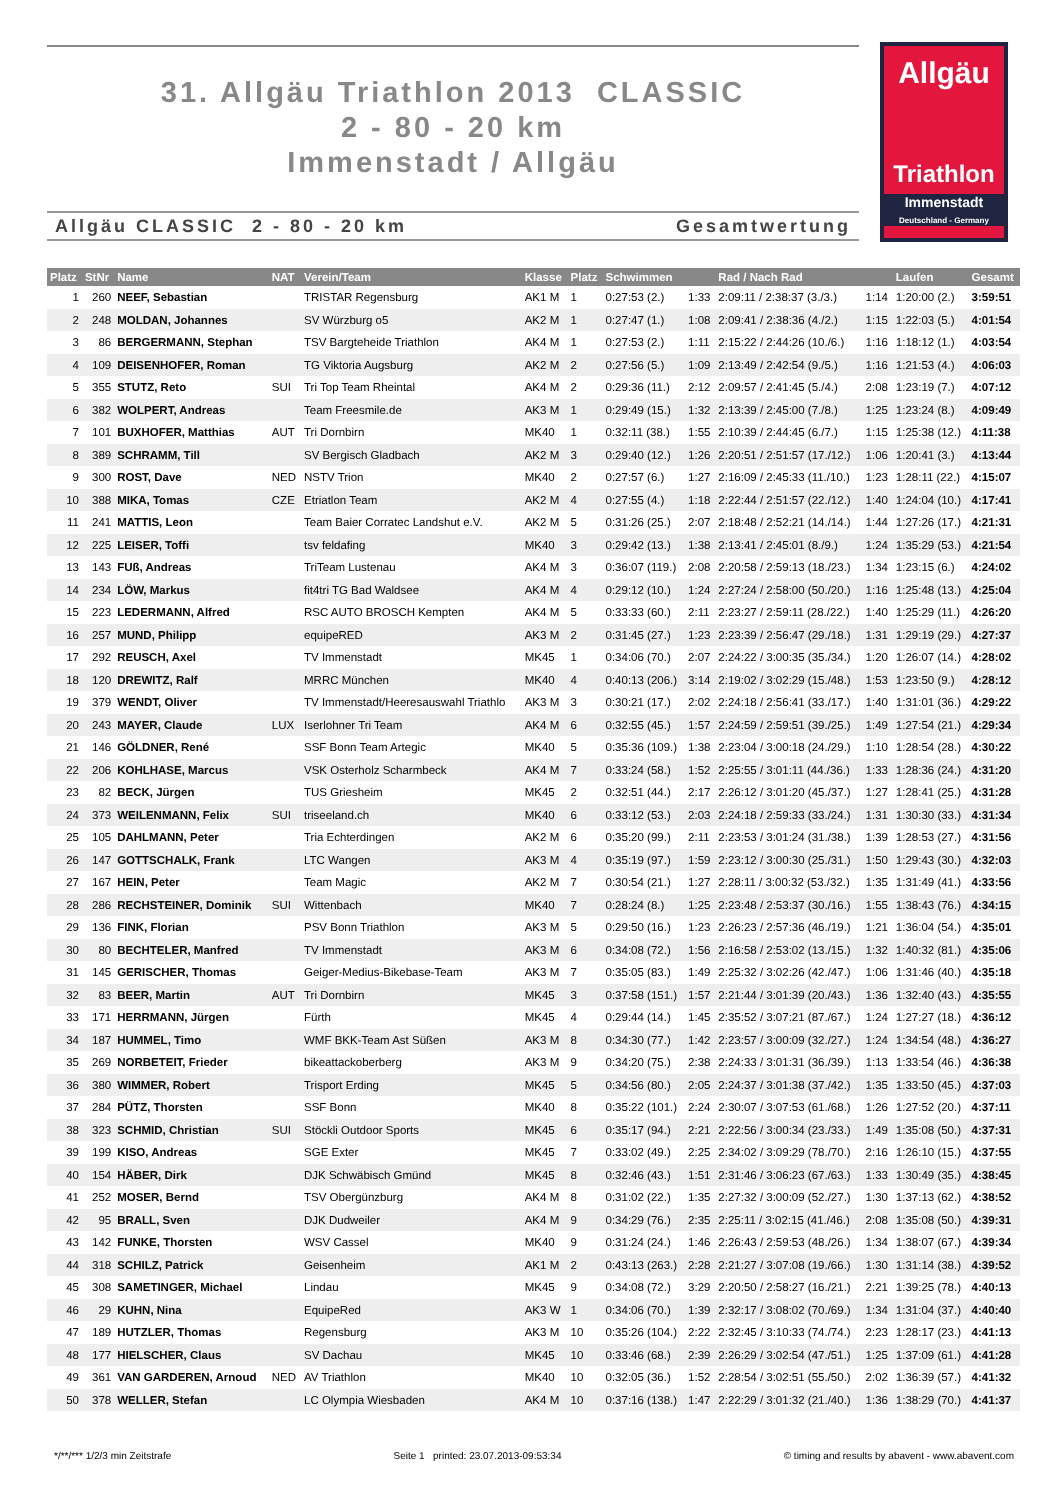31. Allgäu Triathlon 2013 CLASSIC
2 - 80 - 20 km
Immenstadt / Allgäu
Allgäu CLASSIC 2 - 80 - 20 km Gesamtwertung
Allgäu
Triathlon
Immenstadt
Deutschland - Germany
| Platz | StNr | Name | NAT | Verein/Team | Klasse | Platz | Schwimmen | | Rad / Nach Rad | | Laufen | Gesamt |
| --- | --- | --- | --- | --- | --- | --- | --- | --- | --- | --- | --- | --- |
| 1 | 260 | NEEF, Sebastian | | TRISTAR Regensburg | AK1 M | 1 | 0:27:53 (2.) | 1:33 | 2:09:11 / 2:38:37 (3./3.) | 1:14 | 1:20:00 (2.) | 3:59:51 |
| 2 | 248 | MOLDAN, Johannes | | SV Würzburg o5 | AK2 M | 1 | 0:27:47 (1.) | 1:08 | 2:09:41 / 2:38:36 (4./2.) | 1:15 | 1:22:03 (5.) | 4:01:54 |
| 3 | 86 | BERGERMANN, Stephan | | TSV Bargteheide Triathlon | AK4 M | 1 | 0:27:53 (2.) | 1:11 | 2:15:22 / 2:44:26 (10./6.) | 1:16 | 1:18:12 (1.) | 4:03:54 |
| 4 | 109 | DEISENHOFER, Roman | | TG Viktoria Augsburg | AK2 M | 2 | 0:27:56 (5.) | 1:09 | 2:13:49 / 2:42:54 (9./5.) | 1:16 | 1:21:53 (4.) | 4:06:03 |
| 5 | 355 | STUTZ, Reto | SUI | Tri Top Team Rheintal | AK4 M | 2 | 0:29:36 (11.) | 2:12 | 2:09:57 / 2:41:45 (5./4.) | 2:08 | 1:23:19 (7.) | 4:07:12 |
| 6 | 382 | WOLPERT, Andreas | | Team Freesmile.de | AK3 M | 1 | 0:29:49 (15.) | 1:32 | 2:13:39 / 2:45:00 (7./8.) | 1:25 | 1:23:24 (8.) | 4:09:49 |
| 7 | 101 | BUXHOFER, Matthias | AUT | Tri Dornbirn | MK40 | 1 | 0:32:11 (38.) | 1:55 | 2:10:39 / 2:44:45 (6./7.) | 1:15 | 1:25:38 (12.) | 4:11:38 |
| 8 | 389 | SCHRAMM, Till | | SV Bergisch Gladbach | AK2 M | 3 | 0:29:40 (12.) | 1:26 | 2:20:51 / 2:51:57 (17./12.) | 1:06 | 1:20:41 (3.) | 4:13:44 |
| 9 | 300 | ROST, Dave | NED | NSTV Trion | MK40 | 2 | 0:27:57 (6.) | 1:27 | 2:16:09 / 2:45:33 (11./10.) | 1:23 | 1:28:11 (22.) | 4:15:07 |
| 10 | 388 | MIKA, Tomas | CZE | Etriatlon Team | AK2 M | 4 | 0:27:55 (4.) | 1:18 | 2:22:44 / 2:51:57 (22./12.) | 1:40 | 1:24:04 (10.) | 4:17:41 |
| 11 | 241 | MATTIS, Leon | | Team Baier Corratec Landshut e.V. | AK2 M | 5 | 0:31:26 (25.) | 2:07 | 2:18:48 / 2:52:21 (14./14.) | 1:44 | 1:27:26 (17.) | 4:21:31 |
| 12 | 225 | LEISER, Toffi | | tsv feldafing | MK40 | 3 | 0:29:42 (13.) | 1:38 | 2:13:41 / 2:45:01 (8./9.) | 1:24 | 1:35:29 (53.) | 4:21:54 |
| 13 | 143 | FUß, Andreas | | TriTeam Lustenau | AK4 M | 3 | 0:36:07 (119.) | 2:08 | 2:20:58 / 2:59:13 (18./23.) | 1:34 | 1:23:15 (6.) | 4:24:02 |
| 14 | 234 | LÖW, Markus | | fit4tri TG Bad Waldsee | AK4 M | 4 | 0:29:12 (10.) | 1:24 | 2:27:24 / 2:58:00 (50./20.) | 1:16 | 1:25:48 (13.) | 4:25:04 |
| 15 | 223 | LEDERMANN, Alfred | | RSC AUTO BROSCH Kempten | AK4 M | 5 | 0:33:33 (60.) | 2:11 | 2:23:27 / 2:59:11 (28./22.) | 1:40 | 1:25:29 (11.) | 4:26:20 |
| 16 | 257 | MUND, Philipp | | equipeRED | AK3 M | 2 | 0:31:45 (27.) | 1:23 | 2:23:39 / 2:56:47 (29./18.) | 1:31 | 1:29:19 (29.) | 4:27:37 |
| 17 | 292 | REUSCH, Axel | | TV Immenstadt | MK45 | 1 | 0:34:06 (70.) | 2:07 | 2:24:22 / 3:00:35 (35./34.) | 1:20 | 1:26:07 (14.) | 4:28:02 |
| 18 | 120 | DREWITZ, Ralf | | MRRC München | MK40 | 4 | 0:40:13 (206.) | 3:14 | 2:19:02 / 3:02:29 (15./48.) | 1:53 | 1:23:50 (9.) | 4:28:12 |
| 19 | 379 | WENDT, Oliver | | TV Immenstadt/Heeresauswahl Triathlo | AK3 M | 3 | 0:30:21 (17.) | 2:02 | 2:24:18 / 2:56:41 (33./17.) | 1:40 | 1:31:01 (36.) | 4:29:22 |
| 20 | 243 | MAYER, Claude | LUX | Iserlohner Tri Team | AK4 M | 6 | 0:32:55 (45.) | 1:57 | 2:24:59 / 2:59:51 (39./25.) | 1:49 | 1:27:54 (21.) | 4:29:34 |
| 21 | 146 | GÖLDNER, René | | SSF Bonn Team Artegic | MK40 | 5 | 0:35:36 (109.) | 1:38 | 2:23:04 / 3:00:18 (24./29.) | 1:10 | 1:28:54 (28.) | 4:30:22 |
| 22 | 206 | KOHLHASE, Marcus | | VSK Osterholz Scharmbeck | AK4 M | 7 | 0:33:24 (58.) | 1:52 | 2:25:55 / 3:01:11 (44./36.) | 1:33 | 1:28:36 (24.) | 4:31:20 |
| 23 | 82 | BECK, Jürgen | | TUS Griesheim | MK45 | 2 | 0:32:51 (44.) | 2:17 | 2:26:12 / 3:01:20 (45./37.) | 1:27 | 1:28:41 (25.) | 4:31:28 |
| 24 | 373 | WEILENMANN, Felix | SUI | triseeland.ch | MK40 | 6 | 0:33:12 (53.) | 2:03 | 2:24:18 / 2:59:33 (33./24.) | 1:31 | 1:30:30 (33.) | 4:31:34 |
| 25 | 105 | DAHLMANN, Peter | | Tria Echterdingen | AK2 M | 6 | 0:35:20 (99.) | 2:11 | 2:23:53 / 3:01:24 (31./38.) | 1:39 | 1:28:53 (27.) | 4:31:56 |
| 26 | 147 | GOTTSCHALK, Frank | | LTC Wangen | AK3 M | 4 | 0:35:19 (97.) | 1:59 | 2:23:12 / 3:00:30 (25./31.) | 1:50 | 1:29:43 (30.) | 4:32:03 |
| 27 | 167 | HEIN, Peter | | Team Magic | AK2 M | 7 | 0:30:54 (21.) | 1:27 | 2:28:11 / 3:00:32 (53./32.) | 1:35 | 1:31:49 (41.) | 4:33:56 |
| 28 | 286 | RECHSTEINER, Dominik | SUI | Wittenbach | MK40 | 7 | 0:28:24 (8.) | 1:25 | 2:23:48 / 2:53:37 (30./16.) | 1:55 | 1:38:43 (76.) | 4:34:15 |
| 29 | 136 | FINK, Florian | | PSV Bonn Triathlon | AK3 M | 5 | 0:29:50 (16.) | 1:23 | 2:26:23 / 2:57:36 (46./19.) | 1:21 | 1:36:04 (54.) | 4:35:01 |
| 30 | 80 | BECHTELER, Manfred | | TV Immenstadt | AK3 M | 6 | 0:34:08 (72.) | 1:56 | 2:16:58 / 2:53:02 (13./15.) | 1:32 | 1:40:32 (81.) | 4:35:06 |
| 31 | 145 | GERISCHER, Thomas | | Geiger-Medius-Bikebase-Team | AK3 M | 7 | 0:35:05 (83.) | 1:49 | 2:25:32 / 3:02:26 (42./47.) | 1:06 | 1:31:46 (40.) | 4:35:18 |
| 32 | 83 | BEER, Martin | AUT | Tri Dornbirn | MK45 | 3 | 0:37:58 (151.) | 1:57 | 2:21:44 / 3:01:39 (20./43.) | 1:36 | 1:32:40 (43.) | 4:35:55 |
| 33 | 171 | HERRMANN, Jürgen | | Fürth | MK45 | 4 | 0:29:44 (14.) | 1:45 | 2:35:52 / 3:07:21 (87./67.) | 1:24 | 1:27:27 (18.) | 4:36:12 |
| 34 | 187 | HUMMEL, Timo | | WMF BKK-Team Ast Süßen | AK3 M | 8 | 0:34:30 (77.) | 1:42 | 2:23:57 / 3:00:09 (32./27.) | 1:24 | 1:34:54 (48.) | 4:36:27 |
| 35 | 269 | NORBETEIT, Frieder | | bikeattackoberberg | AK3 M | 9 | 0:34:20 (75.) | 2:38 | 2:24:33 / 3:01:31 (36./39.) | 1:13 | 1:33:54 (46.) | 4:36:38 |
| 36 | 380 | WIMMER, Robert | | Trisport Erding | MK45 | 5 | 0:34:56 (80.) | 2:05 | 2:24:37 / 3:01:38 (37./42.) | 1:35 | 1:33:50 (45.) | 4:37:03 |
| 37 | 284 | PÜTZ, Thorsten | | SSF Bonn | MK40 | 8 | 0:35:22 (101.) | 2:24 | 2:30:07 / 3:07:53 (61./68.) | 1:26 | 1:27:52 (20.) | 4:37:11 |
| 38 | 323 | SCHMID, Christian | SUI | Stöckli Outdoor Sports | MK45 | 6 | 0:35:17 (94.) | 2:21 | 2:22:56 / 3:00:34 (23./33.) | 1:49 | 1:35:08 (50.) | 4:37:31 |
| 39 | 199 | KISO, Andreas | | SGE Exter | MK45 | 7 | 0:33:02 (49.) | 2:25 | 2:34:02 / 3:09:29 (78./70.) | 2:16 | 1:26:10 (15.) | 4:37:55 |
| 40 | 154 | HÄBER, Dirk | | DJK Schwäbisch Gmünd | MK45 | 8 | 0:32:46 (43.) | 1:51 | 2:31:46 / 3:06:23 (67./63.) | 1:33 | 1:30:49 (35.) | 4:38:45 |
| 41 | 252 | MOSER, Bernd | | TSV Obergünzburg | AK4 M | 8 | 0:31:02 (22.) | 1:35 | 2:27:32 / 3:00:09 (52./27.) | 1:30 | 1:37:13 (62.) | 4:38:52 |
| 42 | 95 | BRALL, Sven | | DJK Dudweiler | AK4 M | 9 | 0:34:29 (76.) | 2:35 | 2:25:11 / 3:02:15 (41./46.) | 2:08 | 1:35:08 (50.) | 4:39:31 |
| 43 | 142 | FUNKE, Thorsten | | WSV Cassel | MK40 | 9 | 0:31:24 (24.) | 1:46 | 2:26:43 / 2:59:53 (48./26.) | 1:34 | 1:38:07 (67.) | 4:39:34 |
| 44 | 318 | SCHILZ, Patrick | | Geisenheim | AK1 M | 2 | 0:43:13 (263.) | 2:28 | 2:21:27 / 3:07:08 (19./66.) | 1:30 | 1:31:14 (38.) | 4:39:52 |
| 45 | 308 | SAMETINGER, Michael | | Lindau | MK45 | 9 | 0:34:08 (72.) | 3:29 | 2:20:50 / 2:58:27 (16./21.) | 2:21 | 1:39:25 (78.) | 4:40:13 |
| 46 | 29 | KUHN, Nina | | EquipeRed | AK3 W | 1 | 0:34:06 (70.) | 1:39 | 2:32:17 / 3:08:02 (70./69.) | 1:34 | 1:31:04 (37.) | 4:40:40 |
| 47 | 189 | HUTZLER, Thomas | | Regensburg | AK3 M | 10 | 0:35:26 (104.) | 2:22 | 2:32:45 / 3:10:33 (74./74.) | 2:23 | 1:28:17 (23.) | 4:41:13 |
| 48 | 177 | HIELSCHER, Claus | | SV Dachau | MK45 | 10 | 0:33:46 (68.) | 2:39 | 2:26:29 / 3:02:54 (47./51.) | 1:25 | 1:37:09 (61.) | 4:41:28 |
| 49 | 361 | VAN GARDEREN, Arnoud | NED | AV Triathlon | MK40 | 10 | 0:32:05 (36.) | 1:52 | 2:28:54 / 3:02:51 (55./50.) | 2:02 | 1:36:39 (57.) | 4:41:32 |
| 50 | 378 | WELLER, Stefan | | LC Olympia Wiesbaden | AK4 M | 10 | 0:37:16 (138.) | 1:47 | 2:22:29 / 3:01:32 (21./40.) | 1:36 | 1:38:29 (70.) | 4:41:37 |
*/**/*** 1/2/3 min Zeitstrafe Seite 1 printed: 23.07.2013-09:53:34 © timing and results by abavent - www.abavent.com